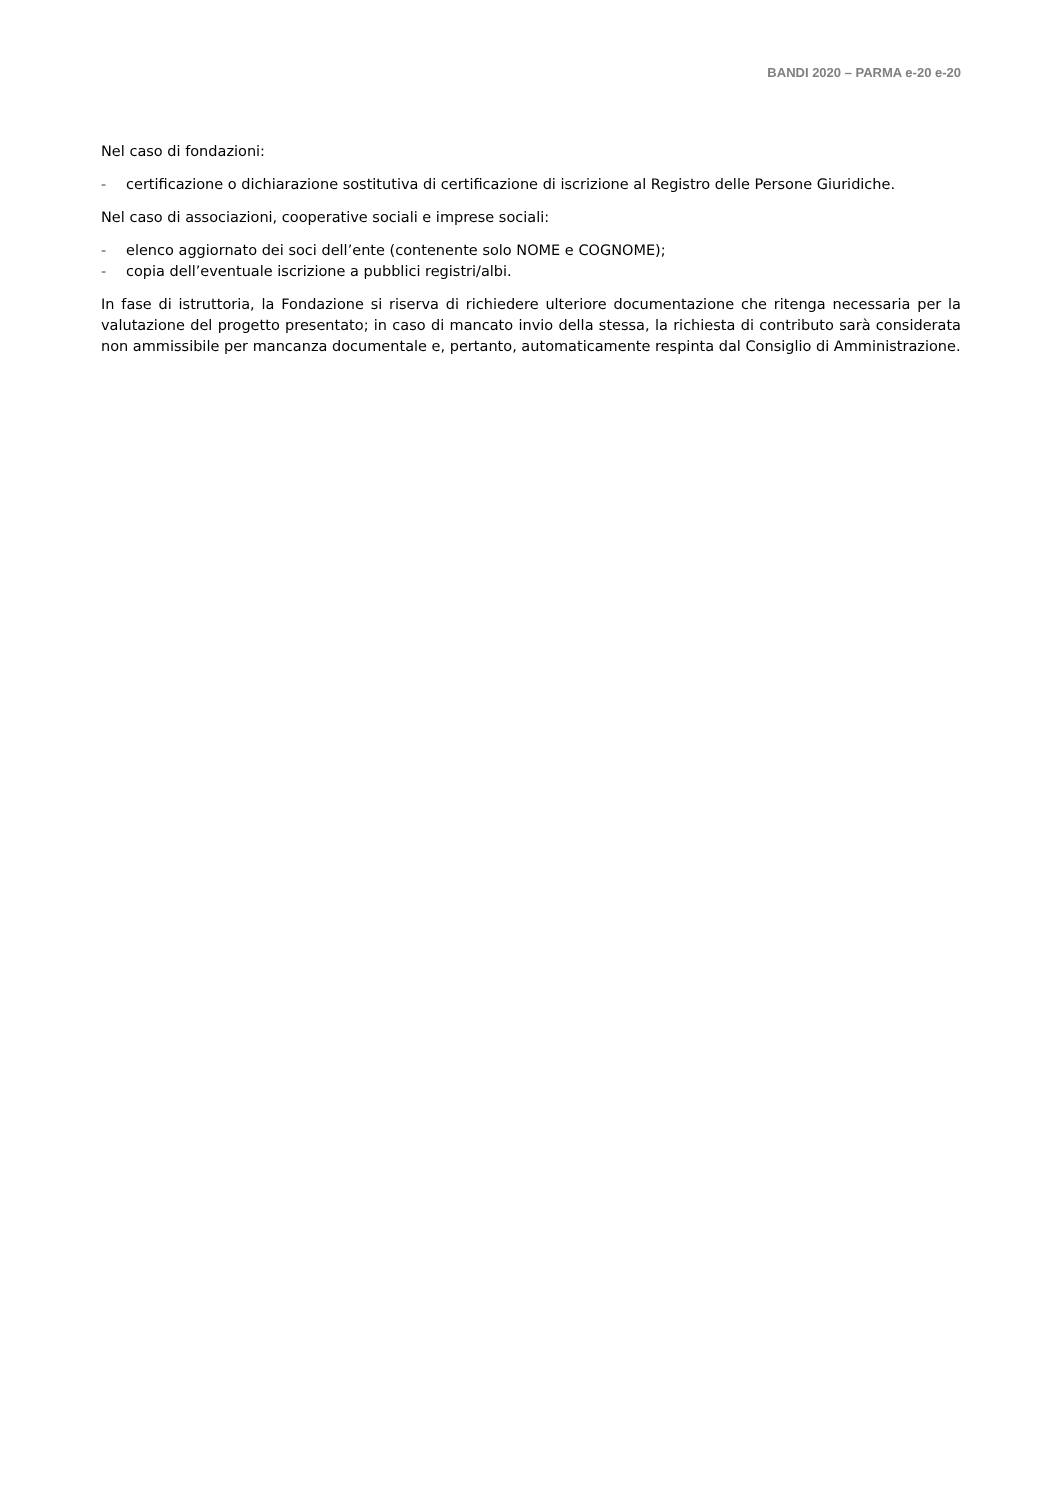BANDI 2020 – PARMA e-20 e-20
Nel caso di fondazioni:
- certificazione o dichiarazione sostitutiva di certificazione di iscrizione al Registro delle Persone Giuridiche.
Nel caso di associazioni, cooperative sociali e imprese sociali:
- elenco aggiornato dei soci dell’ente (contenente solo NOME e COGNOME);
- copia dell’eventuale iscrizione a pubblici registri/albi.
In fase di istruttoria, la Fondazione si riserva di richiedere ulteriore documentazione che ritenga necessaria per la valutazione del progetto presentato; in caso di mancato invio della stessa, la richiesta di contributo sarà considerata non ammissibile per mancanza documentale e, pertanto, automaticamente respinta dal Consiglio di Amministrazione.